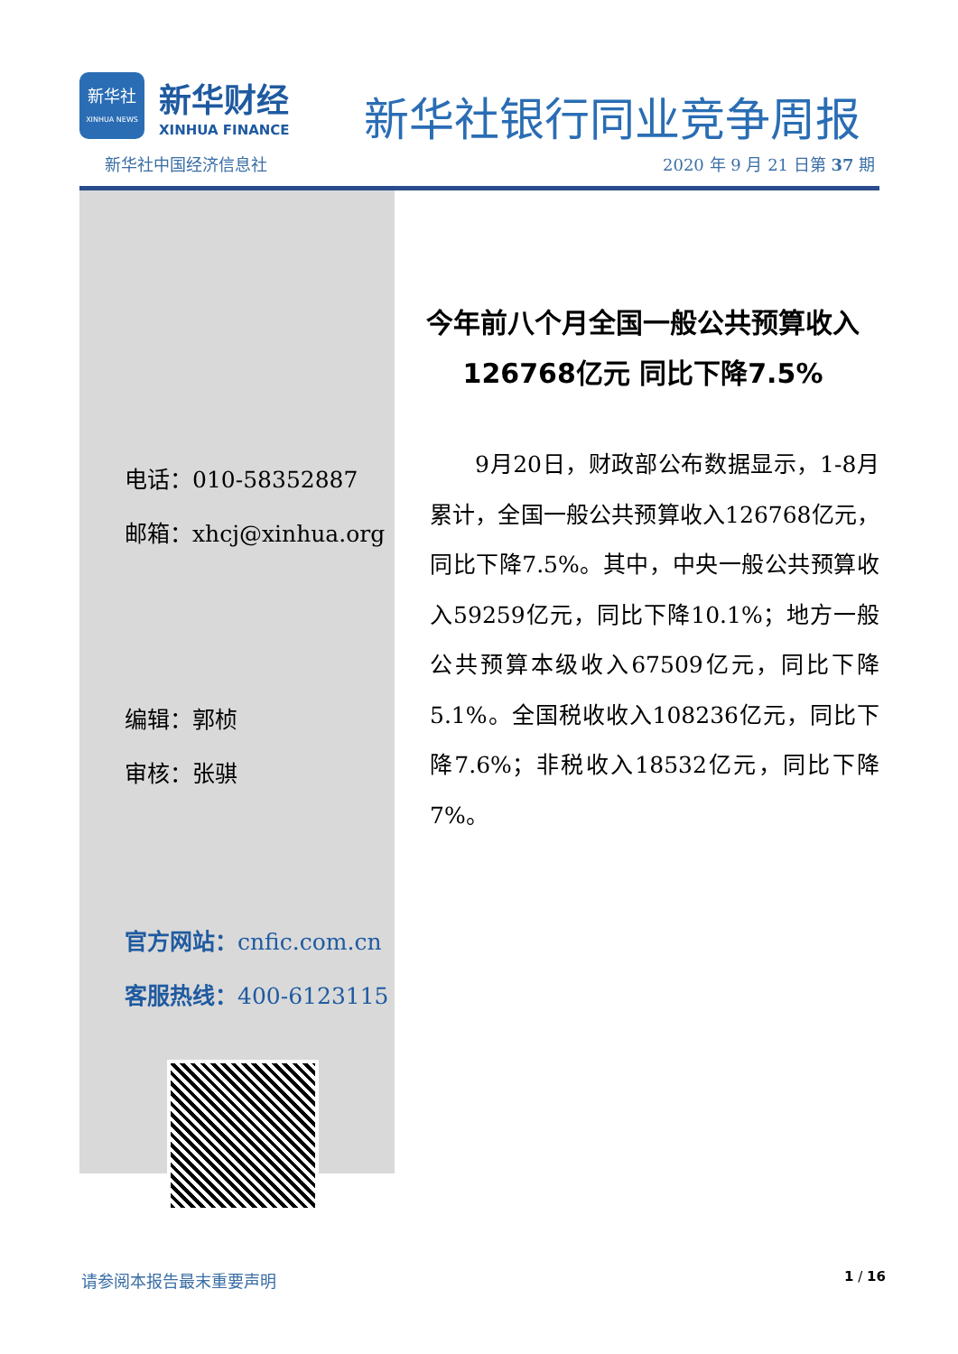新华社
XINHUA NEWS
新华财经
XINHUA FINANCE
新华社银行同业竞争周报
新华社中国经济信息社 2020 年 9 月 21 日第 37 期
电话：010-58352887
邮箱：xhcj@xinhua.org
编辑：郭桢
审核：张骐
官方网站：cnfic.com.cn
客服热线：400-6123115
今年前八个月全国一般公共预算收入
126768亿元 同比下降7.5%
9月20日，财政部公布数据显示，1-8月累计，全国一般公共预算收入126768亿元，同比下降7.5%。其中，中央一般公共预算收入59259亿元，同比下降10.1%；地方一般公共预算本级收入67509亿元，同比下降5.1%。全国税收收入108236亿元，同比下降7.6%；非税收入18532亿元，同比下降7%。
请参阅本报告最末重要声明 1 / 16